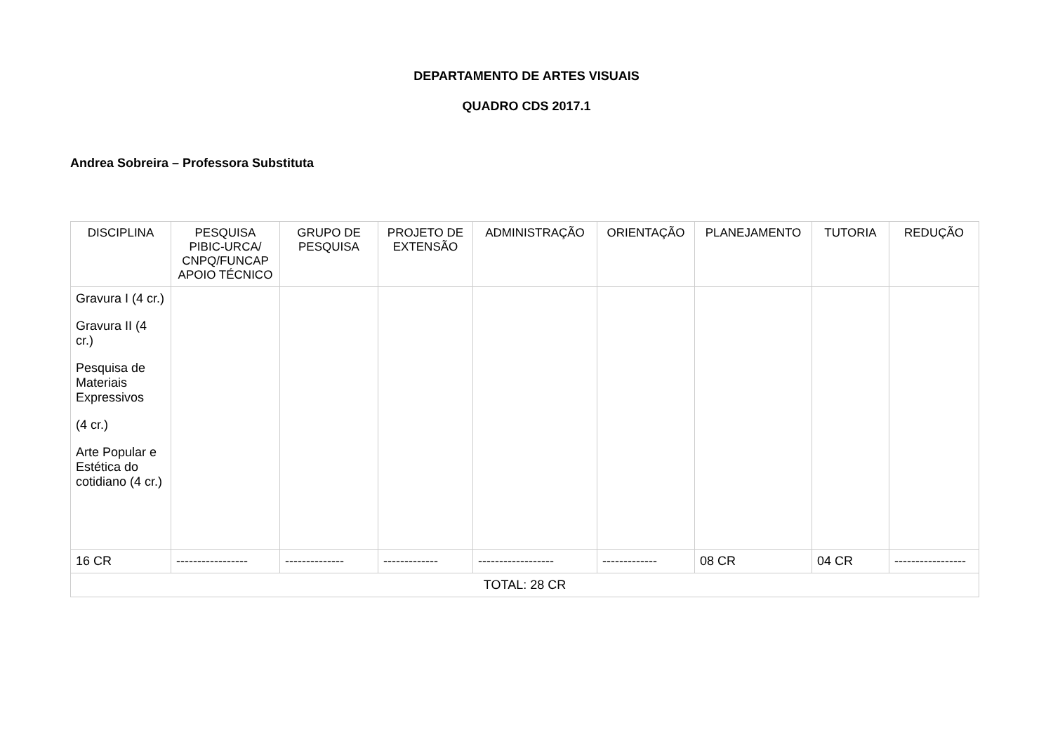DEPARTAMENTO DE ARTES VISUAIS
QUADRO CDS 2017.1
Andrea Sobreira – Professora Substituta
| DISCIPLINA | PESQUISA PIBIC-URCA/ CNPQ/FUNCAP APOIO TÉCNICO | GRUPO DE PESQUISA | PROJETO DE EXTENSÃO | ADMINISTRAÇÃO | ORIENTAÇÃO | PLANEJAMENTO | TUTORIA | REDUÇÃO |
| --- | --- | --- | --- | --- | --- | --- | --- | --- |
| Gravura I (4 cr.) Gravura II (4 cr.) Pesquisa de Materiais Expressivos (4 cr.) Arte Popular e Estética do cotidiano (4 cr.) | | | | | | | | |
| 16 CR | ----------------- | -------------- | ------------- | ------------------ | ------------- | 08 CR | 04 CR | ----------------- |
| TOTAL: 28 CR | | | | | | | | |